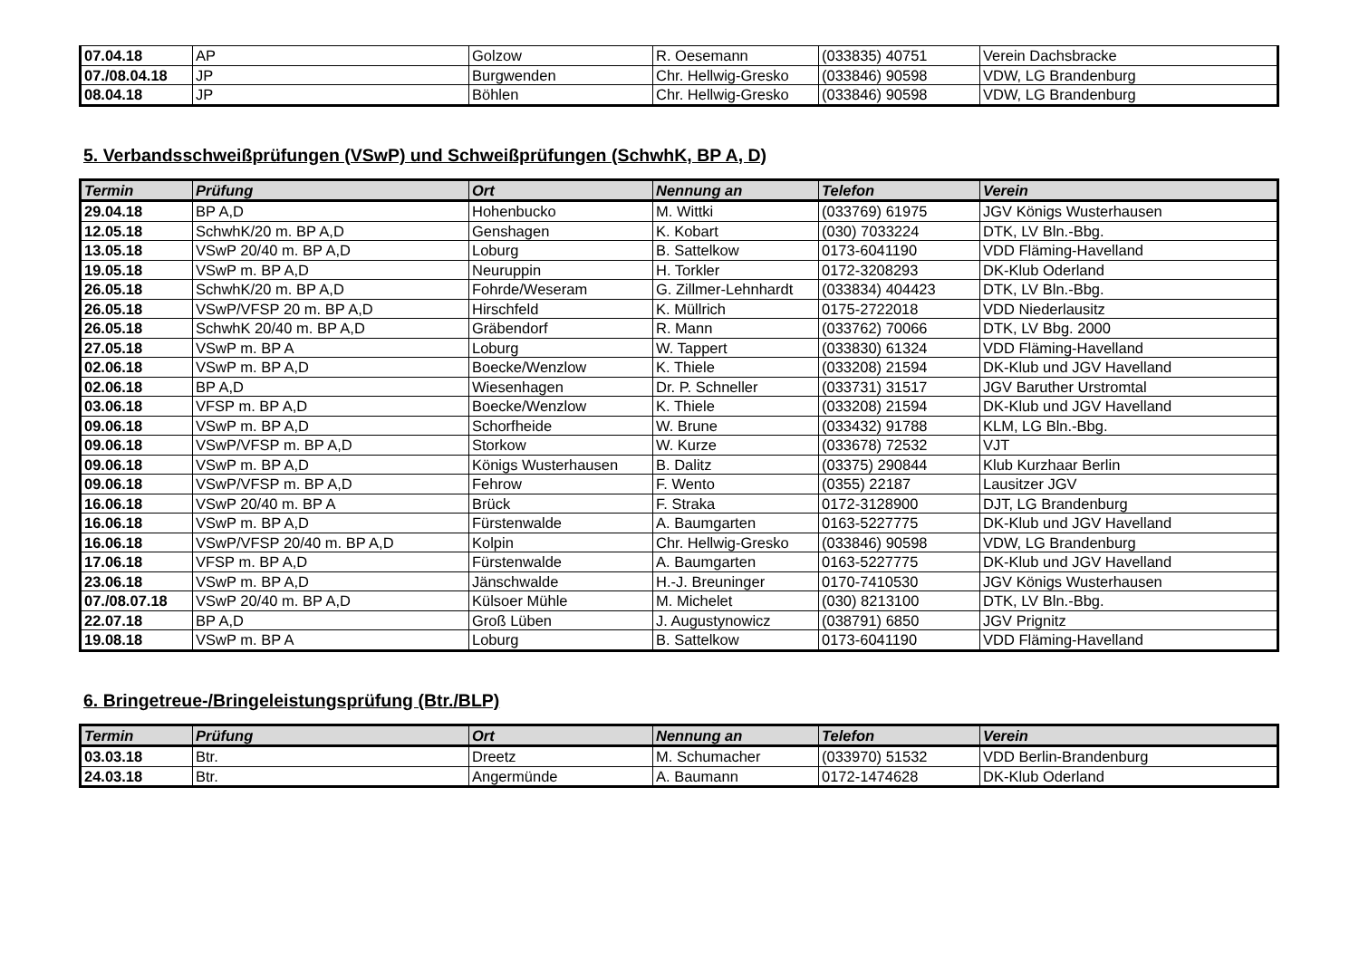| 07.04.18 | AP | Golzow | R. Oesemann | (033835) 40751 | Verein Dachsbracke |
| 07./08.04.18 | JP | Burgwenden | Chr. Hellwig-Gresko | (033846) 90598 | VDW, LG Brandenburg |
| 08.04.18 | JP | Böhlen | Chr. Hellwig-Gresko | (033846) 90598 | VDW, LG Brandenburg |
5. Verbandsschweißprüfungen (VSwP) und Schweißprüfungen (SchwhK, BP A, D)
| Termin | Prüfung | Ort | Nennung an | Telefon | Verein |
| --- | --- | --- | --- | --- | --- |
| 29.04.18 | BP A,D | Hohenbucko | M. Wittki | (033769) 61975 | JGV Königs Wusterhausen |
| 12.05.18 | SchwhK/20 m. BP A,D | Genshagen | K. Kobart | (030) 7033224 | DTK, LV Bln.-Bbg. |
| 13.05.18 | VSwP 20/40 m. BP A,D | Loburg | B. Sattelkow | 0173-6041190 | VDD Fläming-Havelland |
| 19.05.18 | VSwP m. BP A,D | Neuruppin | H. Torkler | 0172-3208293 | DK-Klub Oderland |
| 26.05.18 | SchwhK/20 m. BP A,D | Fohrde/Weseram | G. Zillmer-Lehnhardt | (033834) 404423 | DTK, LV Bln.-Bbg. |
| 26.05.18 | VSwP/VFSP 20 m. BP A,D | Hirschfeld | K. Müllrich | 0175-2722018 | VDD Niederlausitz |
| 26.05.18 | SchwhK 20/40 m. BP A,D | Gräbendorf | R. Mann | (033762) 70066 | DTK, LV Bbg. 2000 |
| 27.05.18 | VSwP m. BP A | Loburg | W. Tappert | (033830) 61324 | VDD Fläming-Havelland |
| 02.06.18 | VSwP m. BP A,D | Boecke/Wenzlow | K. Thiele | (033208) 21594 | DK-Klub und JGV Havelland |
| 02.06.18 | BP A,D | Wiesenhagen | Dr. P. Schneller | (033731) 31517 | JGV Baruther Urstromtal |
| 03.06.18 | VFSP m. BP A,D | Boecke/Wenzlow | K. Thiele | (033208) 21594 | DK-Klub und JGV Havelland |
| 09.06.18 | VSwP m. BP A,D | Schorfheide | W. Brune | (033432) 91788 | KLM, LG Bln.-Bbg. |
| 09.06.18 | VSwP/VFSP m. BP A,D | Storkow | W. Kurze | (033678) 72532 | VJT |
| 09.06.18 | VSwP m. BP A,D | Königs Wusterhausen | B. Dalitz | (03375) 290844 | Klub Kurzhaar Berlin |
| 09.06.18 | VSwP/VFSP m. BP A,D | Fehrow | F. Wento | (0355) 22187 | Lausitzer JGV |
| 16.06.18 | VSwP 20/40 m. BP A | Brück | F. Straka | 0172-3128900 | DJT, LG Brandenburg |
| 16.06.18 | VSwP m. BP A,D | Fürstenwalde | A. Baumgarten | 0163-5227775 | DK-Klub und JGV Havelland |
| 16.06.18 | VSwP/VFSP 20/40 m. BP A,D | Kolpin | Chr. Hellwig-Gresko | (033846) 90598 | VDW, LG Brandenburg |
| 17.06.18 | VFSP m. BP A,D | Fürstenwalde | A. Baumgarten | 0163-5227775 | DK-Klub und JGV Havelland |
| 23.06.18 | VSwP m. BP A,D | Jänschwalde | H.-J. Breuninger | 0170-7410530 | JGV Königs Wusterhausen |
| 07./08.07.18 | VSwP 20/40 m. BP A,D | Külsoer Mühle | M. Michelet | (030) 8213100 | DTK, LV Bln.-Bbg. |
| 22.07.18 | BP A,D | Groß Lüben | J. Augustynowicz | (038791) 6850 | JGV Prignitz |
| 19.08.18 | VSwP m. BP A | Loburg | B. Sattelkow | 0173-6041190 | VDD Fläming-Havelland |
6. Bringetreue-/Bringeleistungsprüfung (Btr./BLP)
| Termin | Prüfung | Ort | Nennung an | Telefon | Verein |
| --- | --- | --- | --- | --- | --- |
| 03.03.18 | Btr. | Dreetz | M. Schumacher | (033970) 51532 | VDD Berlin-Brandenburg |
| 24.03.18 | Btr. | Angermünde | A. Baumann | 0172-1474628 | DK-Klub Oderland |